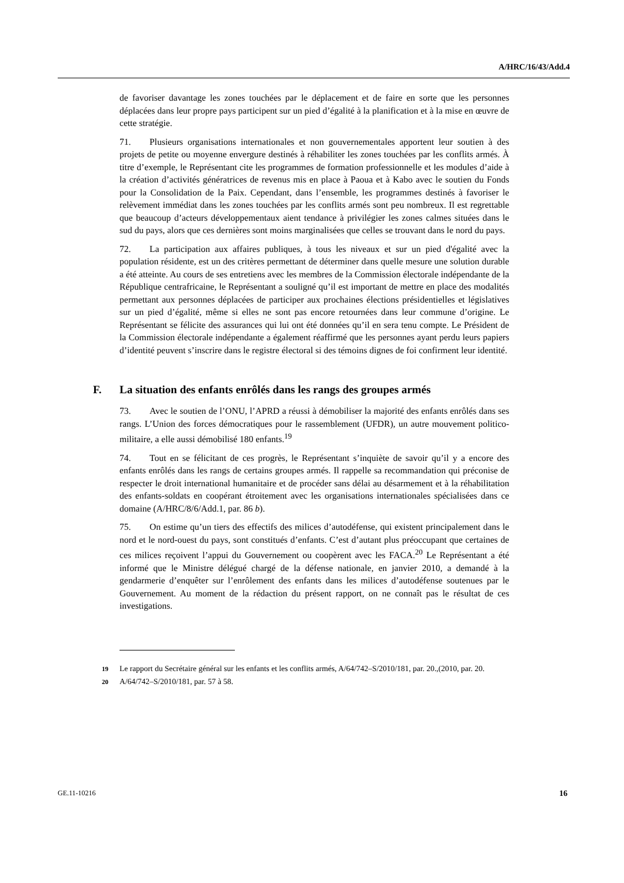A/HRC/16/43/Add.4
de favoriser davantage les zones touchées par le déplacement et de faire en sorte que les personnes déplacées dans leur propre pays participent sur un pied d’égalité à la planification et à la mise en œuvre de cette stratégie.
71. Plusieurs organisations internationales et non gouvernementales apportent leur soutien à des projets de petite ou moyenne envergure destinés à réhabiliter les zones touchées par les conflits armés. À titre d’exemple, le Représentant cite les programmes de formation professionnelle et les modules d’aide à la création d’activités génératrices de revenus mis en place à Paoua et à Kabo avec le soutien du Fonds pour la Consolidation de la Paix. Cependant, dans l’ensemble, les programmes destinés à favoriser le relèvement immédiat dans les zones touchées par les conflits armés sont peu nombreux. Il est regrettable que beaucoup d’acteurs développementaux aient tendance à privilégier les zones calmes situées dans le sud du pays, alors que ces dernières sont moins marginalisées que celles se trouvant dans le nord du pays.
72. La participation aux affaires publiques, à tous les niveaux et sur un pied d'égalité avec la population résidente, est un des critères permettant de déterminer dans quelle mesure une solution durable a été atteinte. Au cours de ses entretiens avec les membres de la Commission électorale indépendante de la République centrafricaine, le Représentant a souligné qu’il est important de mettre en place des modalités permettant aux personnes déplacées de participer aux prochaines élections présidentielles et législatives sur un pied d’égalité, même si elles ne sont pas encore retournées dans leur commune d’origine. Le Représentant se félicite des assurances qui lui ont été données qu’il en sera tenu compte. Le Président de la Commission électorale indépendante a également réaffirmé que les personnes ayant perdu leurs papiers d’identité peuvent s’inscrire dans le registre électoral si des témoins dignes de foi confirment leur identité.
F. La situation des enfants enrôlés dans les rangs des groupes armés
73. Avec le soutien de l’ONU, l’APRD a réussi à démobiliser la majorité des enfants enrôlés dans ses rangs. L’Union des forces démocratiques pour le rassemblement (UFDR), un autre mouvement politico-militaire, a elle aussi démobilisé 180 enfants.<sup>19</sup>
74. Tout en se félicitant de ces progrès, le Représentant s’inquiète de savoir qu’il y a encore des enfants enrôlés dans les rangs de certains groupes armés. Il rappelle sa recommandation qui préconise de respecter le droit international humanitaire et de procéder sans délai au désarmement et à la réhabilitation des enfants-soldats en coopérant étroitement avec les organisations internationales spécialisées dans ce domaine (A/HRC/8/6/Add.1, par. 86 b).
75. On estime qu’un tiers des effectifs des milices d’autodéfense, qui existent principalement dans le nord et le nord-ouest du pays, sont constitués d’enfants. C’est d’autant plus préoccupant que certaines de ces milices reçoivent l’appui du Gouvernement ou coopèrent avec les FACA.<sup>20</sup> Le Représentant a été informé que le Ministre délégué chargé de la défense nationale, en janvier 2010, a demandé à la gendarmerie d’enquêter sur l’enrôlement des enfants dans les milices d’autodéfense soutenues par le Gouvernement. Au moment de la rédaction du présent rapport, on ne connaît pas le résultat de ces investigations.
19 Le rapport du Secrétaire général sur les enfants et les conflits armés, A/64/742–S/2010/181, par. 20.,(2010, par. 20.
20 A/64/742–S/2010/181, par. 57 à 58.
GE.11-10216 16